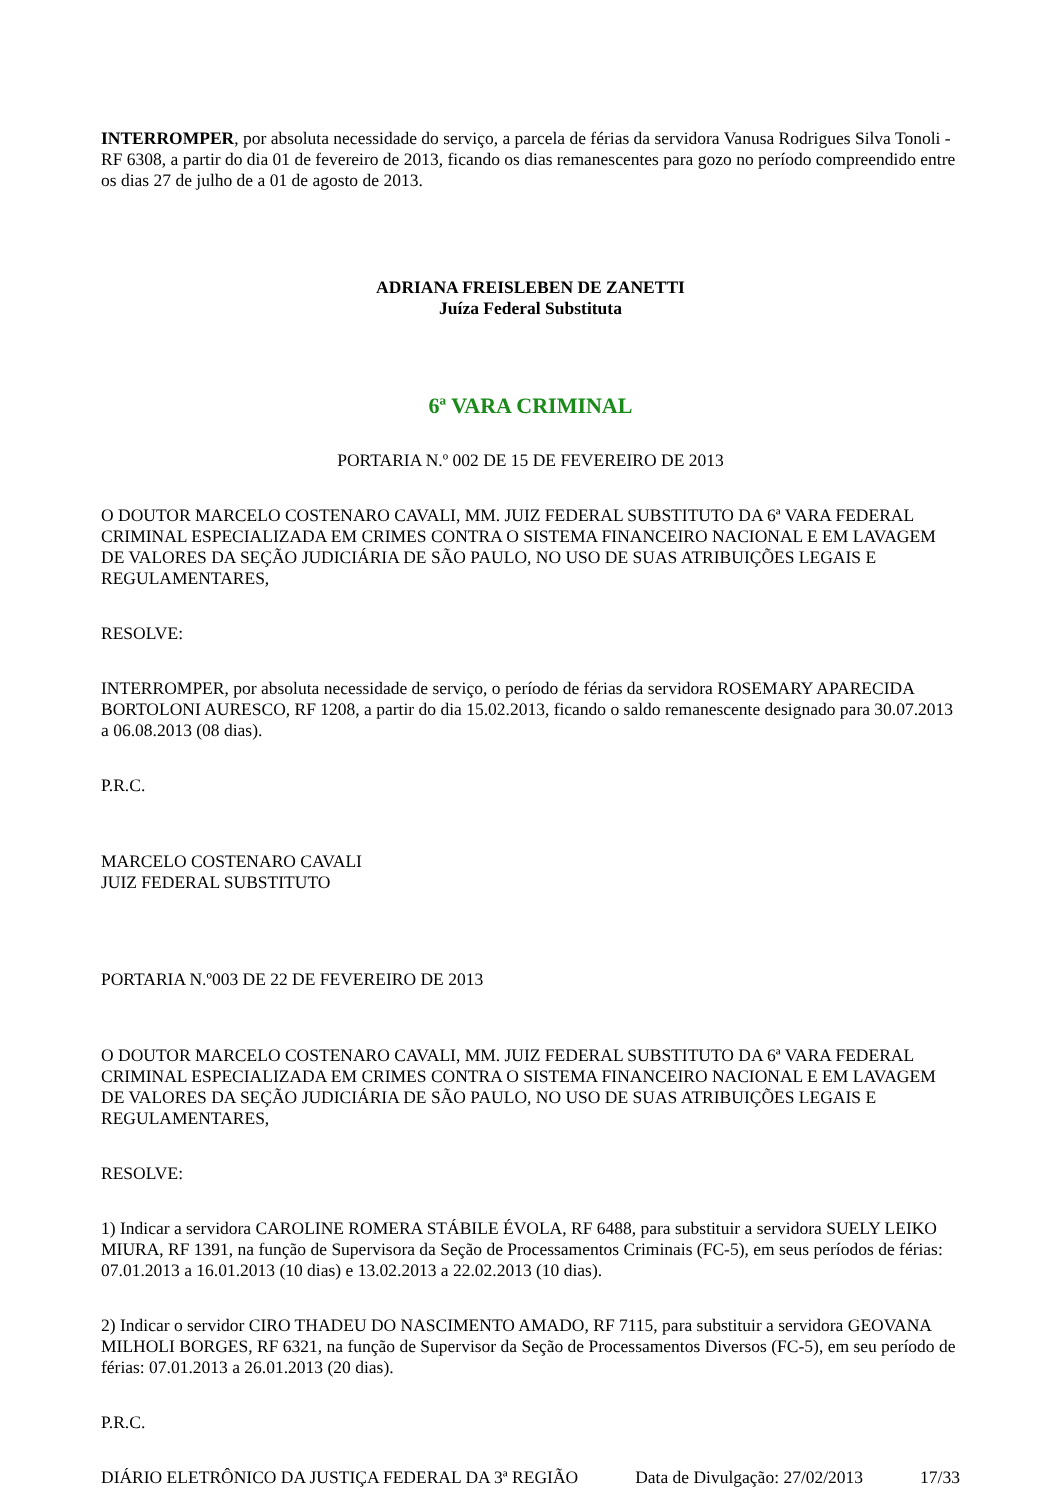INTERROMPER, por absoluta necessidade do serviço, a parcela de férias da servidora Vanusa Rodrigues Silva Tonoli - RF 6308, a partir do dia 01 de fevereiro de 2013, ficando os dias remanescentes para gozo no período compreendido entre os dias 27 de julho de a 01 de agosto de 2013.
ADRIANA FREISLEBEN DE ZANETTI
Juíza Federal Substituta
6ª VARA CRIMINAL
PORTARIA N.º 002 DE 15 DE FEVEREIRO DE 2013
O DOUTOR MARCELO COSTENARO CAVALI, MM. JUIZ FEDERAL SUBSTITUTO DA 6ª VARA FEDERAL CRIMINAL ESPECIALIZADA EM CRIMES CONTRA O SISTEMA FINANCEIRO NACIONAL E EM LAVAGEM DE VALORES DA SEÇÃO JUDICIÁRIA DE SÃO PAULO, NO USO DE SUAS ATRIBUIÇÕES LEGAIS E REGULAMENTARES,
RESOLVE:
INTERROMPER, por absoluta necessidade de serviço, o período de férias da servidora ROSEMARY APARECIDA BORTOLONI AURESCO, RF 1208, a partir do dia 15.02.2013, ficando o saldo remanescente designado para 30.07.2013 a 06.08.2013 (08 dias).
P.R.C.
MARCELO COSTENARO CAVALI
JUIZ FEDERAL SUBSTITUTO
PORTARIA N.º003 DE 22 DE FEVEREIRO DE 2013
O DOUTOR MARCELO COSTENARO CAVALI, MM. JUIZ FEDERAL SUBSTITUTO DA 6ª VARA FEDERAL CRIMINAL ESPECIALIZADA EM CRIMES CONTRA O SISTEMA FINANCEIRO NACIONAL E EM LAVAGEM DE VALORES DA SEÇÃO JUDICIÁRIA DE SÃO PAULO, NO USO DE SUAS ATRIBUIÇÕES LEGAIS E REGULAMENTARES,
RESOLVE:
1) Indicar a servidora CAROLINE ROMERA STÁBILE ÉVOLA, RF 6488, para substituir a servidora SUELY LEIKO MIURA, RF 1391, na função de Supervisora da Seção de Processamentos Criminais (FC-5), em seus períodos de férias: 07.01.2013 a 16.01.2013 (10 dias) e 13.02.2013 a 22.02.2013 (10 dias).
2) Indicar o servidor CIRO THADEU DO NASCIMENTO AMADO, RF 7115, para substituir a servidora GEOVANA MILHOLI BORGES, RF 6321, na função de Supervisor da Seção de Processamentos Diversos (FC-5), em seu período de férias: 07.01.2013 a 26.01.2013 (20 dias).
P.R.C.
DIÁRIO ELETRÔNICO DA JUSTIÇA FEDERAL DA 3ª REGIÃO Data de Divulgação: 27/02/2013 17/33